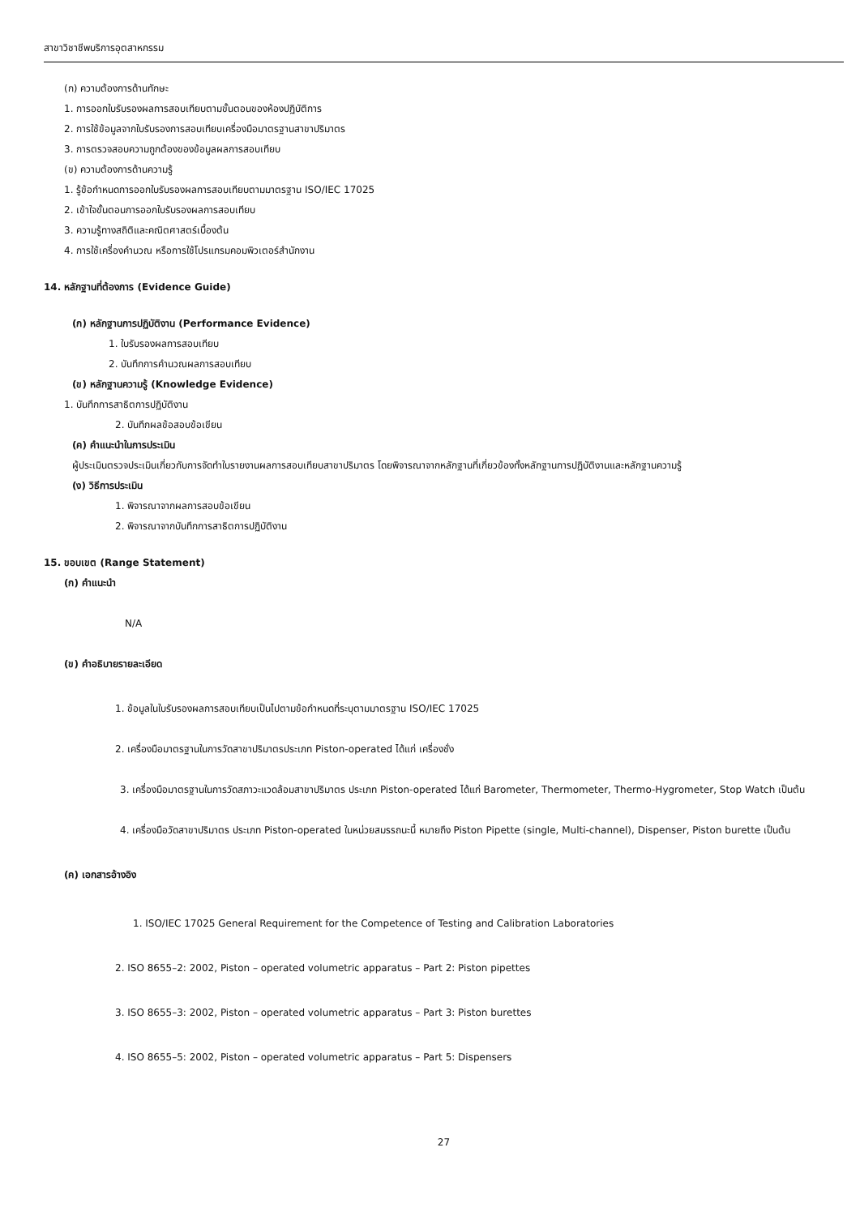สาขาวิชาชีพบริการอุตสาหกรรม
(ก) ความต้องการด้านทักษะ
1. การออกใบรับรองผลการสอบเทียบตามขั้นตอนของห้องปฏิบัติการ
2. การใช้ข้อมูลจากใบรับรองการสอบเทียบเครื่องมือมาตรฐานสาขาปริมาตร
3. การตรวจสอบความถูกต้องของข้อมูลผลการสอบเทียบ
(ข) ความต้องการด้านความรู้
1. รู้ข้อกำหนดการออกใบรับรองผลการสอบเทียบตามมาตรฐาน ISO/IEC 17025
2. เข้าใจขั้นตอนการออกใบรับรองผลการสอบเทียบ
3. ความรู้ทางสถิติและคณิตศาสตร์เบื้องต้น
4. การใช้เครื่องคำนวณ หรือการใช้โปรแกรมคอมพิวเตอร์สำนักงาน
14. หลักฐานที่ต้องการ (Evidence Guide)
(ก) หลักฐานการปฏิบัติงาน (Performance Evidence)
1. ใบรับรองผลการสอบเทียบ
2. บันทึกการคำนวณผลการสอบเทียบ
(ข) หลักฐานความรู้ (Knowledge Evidence)
1. บันทึกการสาธิตการปฏิบัติงาน
2. บันทึกผลข้อสอบข้อเขียน
(ค) คำแนะนำในการประเมิน
ผู้ประเมินตรวจประเมินเกี่ยวกับการจัดทำใบรายงานผลการสอบเทียบสาขาปริมาตร โดยพิจารณาจากหลักฐานที่เกี่ยวข้องทั้งหลักฐานการปฏิบัติงานและหลักฐานความรู้
(ง) วิธีการประเมิน
1. พิจารณาจากผลการสอบข้อเขียน
2. พิจารณาจากบันทึกการสาธิตการปฏิบัติงาน
15. ขอบเขต (Range Statement)
(ก) คำแนะนำ
N/A
(ข) คำอธิบายรายละเอียด
1. ข้อมูลในใบรับรองผลการสอบเทียบเป็นไปตามข้อกำหนดที่ระบุตามมาตรฐาน ISO/IEC 17025
2. เครื่องมือมาตรฐานในการวัดสาขาปริมาตรประเภท Piston-operated ได้แก่ เครื่องชั่ง
3. เครื่องมือมาตรฐานในการวัดสภาวะแวดล้อมสาขาปริมาตร ประเภท Piston-operated ได้แก่ Barometer, Thermometer, Thermo-Hygrometer, Stop Watch เป็นต้น
4. เครื่องมือวัดสาขาปริมาตร ประเภท Piston-operated ในหน่วยสมรรถนะนี้ หมายถึง Piston Pipette (single, Multi-channel), Dispenser, Piston burette เป็นต้น
(ค) เอกสารอ้างอิง
1. ISO/IEC 17025 General Requirement for the Competence of Testing and Calibration Laboratories
2. ISO 8655–2: 2002, Piston – operated volumetric apparatus – Part 2: Piston pipettes
3. ISO 8655–3: 2002, Piston – operated volumetric apparatus – Part 3: Piston burettes
4. ISO 8655–5: 2002, Piston – operated volumetric apparatus – Part 5: Dispensers
27